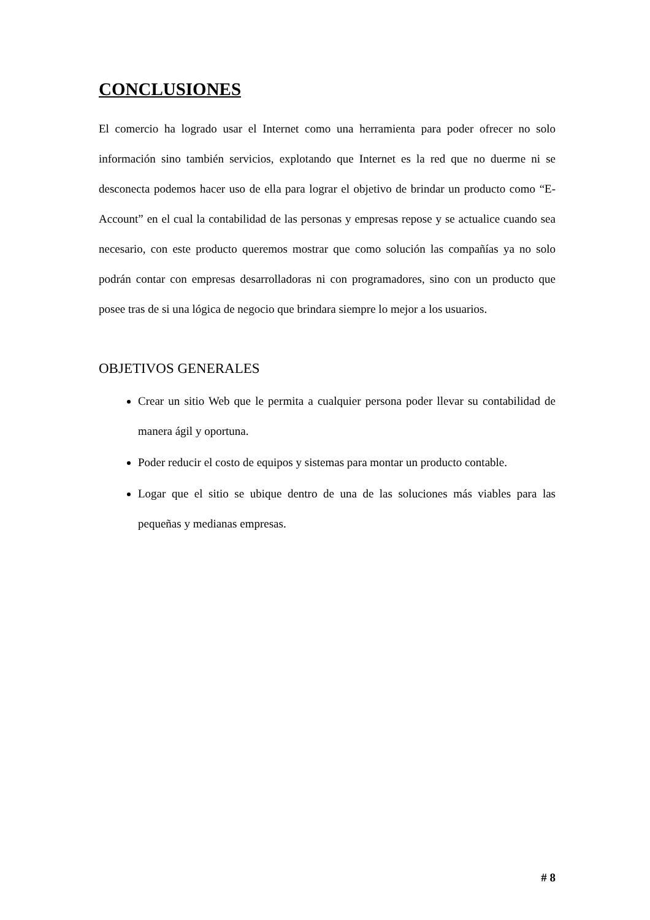CONCLUSIONES
El comercio ha logrado usar el Internet como una herramienta para poder ofrecer no solo información sino también servicios, explotando que Internet es la red que no duerme ni se desconecta podemos hacer uso de ella para lograr el objetivo de brindar un producto como “E-Account” en el cual la contabilidad de las personas y empresas repose y se actualice cuando sea necesario, con este producto queremos mostrar que como solución las compañías ya no solo podrán contar con empresas desarrolladoras ni con programadores, sino con un producto que posee tras de si una lógica de negocio que brindara siempre lo mejor a los usuarios.
OBJETIVOS GENERALES
Crear un sitio Web que le permita a cualquier persona poder llevar su contabilidad de manera ágil y oportuna.
Poder reducir el costo de equipos y sistemas para montar un producto contable.
Logar que el sitio se ubique dentro de una de las soluciones más viables para las pequeñas y medianas empresas.
# 8